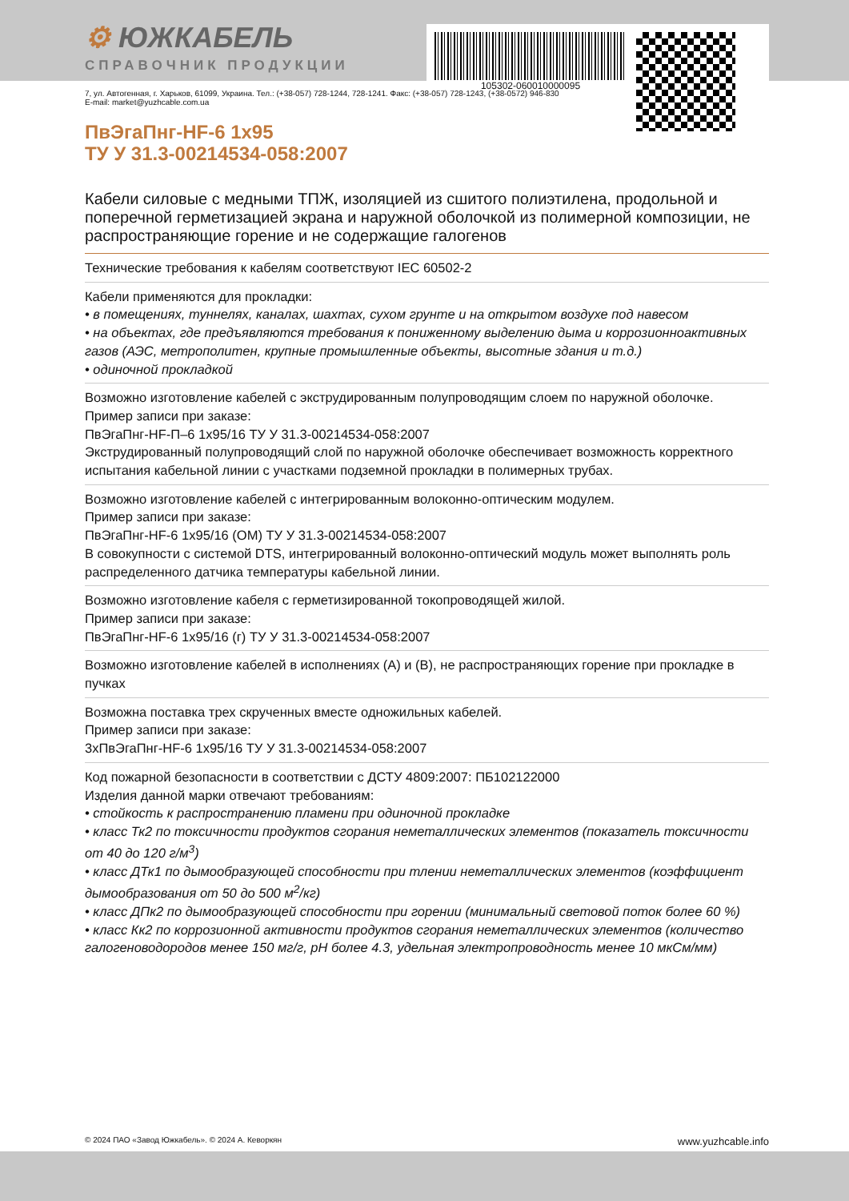⚙ ЮЖКАБЕЛЬ
СПРАВОЧНИК ПРОДУКЦИИ
105302-060010000095
7, ул. Автогенная, г. Харьков, 61099, Украина. Тел.: (+38-057) 728-1244, 728-1241. Факс: (+38-057) 728-1243, (+38-0572) 946-830
E-mail: market@yuzhcable.com.ua
ПвЭгаПнг-HF-6 1x95
ТУ У 31.3-00214534-058:2007
Кабели силовые с медными ТПЖ, изоляцией из сшитого полиэтилена, продольной и поперечной герметизацией экрана и наружной оболочкой из полимерной композиции, не распространяющие горение и не содержащие галогенов
Технические требования к кабелям соответствуют IEC 60502-2
Кабели применяются для прокладки:
• в помещениях, туннелях, каналах, шахтах, сухом грунте и на открытом воздухе под навесом
• на объектах, где предъявляются требования к пониженному выделению дыма и коррозионноактивных газов (АЭС, метрополитен, крупные промышленные объекты, высотные здания и т.д.)
• одиночной прокладкой
Возможно изготовление кабелей с экструдированным полупроводящим слоем по наружной оболочке.
Пример записи при заказе:
ПвЭгаПнг-HF-П–6 1x95/16 ТУ У 31.3-00214534-058:2007
Экструдированный полупроводящий слой по наружной оболочке обеспечивает возможность корректного испытания кабельной линии с участками подземной прокладки в полимерных трубах.
Возможно изготовление кабелей с интегрированным волоконно-оптическим модулем.
Пример записи при заказе:
ПвЭгаПнг-HF-6 1x95/16 (ОМ) ТУ У 31.3-00214534-058:2007
В совокупности с системой DTS, интегрированный волоконно-оптический модуль может выполнять роль распределенного датчика температуры кабельной линии.
Возможно изготовление кабеля с герметизированной токопроводящей жилой.
Пример записи при заказе:
ПвЭгаПнг-HF-6 1x95/16 (г) ТУ У 31.3-00214534-058:2007
Возможно изготовление кабелей в исполнениях (А) и (В), не распространяющих горение при прокладке в пучках
Возможна поставка трех скрученных вместе одножильных кабелей.
Пример записи при заказе:
3хПвЭгаПнг-HF-6 1x95/16 ТУ У 31.3-00214534-058:2007
Код пожарной безопасности в соответствии с ДСТУ 4809:2007: ПБ102122000
Изделия данной марки отвечают требованиям:
• стойкость к распространению пламени при одиночной прокладке
• класс Тк2 по токсичности продуктов сгорания неметаллических элементов (показатель токсичности от 40 до 120 г/м<sup>3</sup>)
• класс ДТк1 по дымообразующей способности при тлении неметаллических элементов (коэффициент дымообразования от 50 до 500 м<sup>2</sup>/кг)
• класс ДПк2 по дымообразующей способности при горении (минимальный световой поток более 60 %)
• класс Кк2 по коррозионной активности продуктов сгорания неметаллических элементов (количество галогеноводородов менее 150 мг/г, pH более 4.3, удельная электропроводность менее 10 мкСм/мм)
© 2024 ПАО «Завод Южкабель». © 2024 А. Кеворкян www.yuzhcable.info